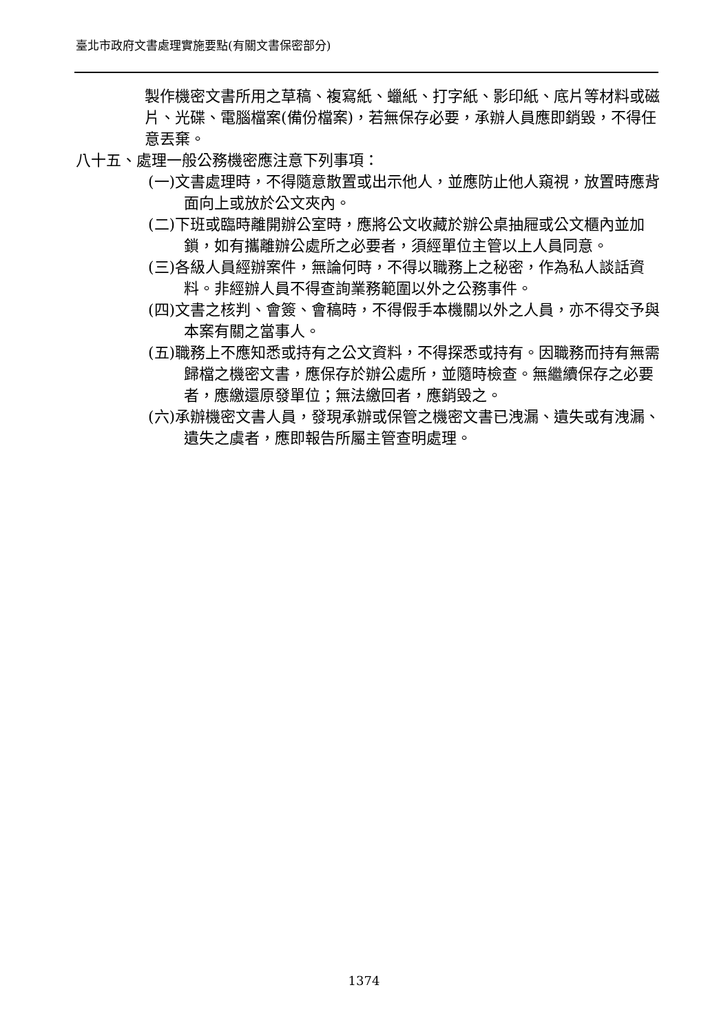臺北市政府文書處理實施要點(有關文書保密部分)
製作機密文書所用之草稿、複寫紙、蠟紙、打字紙、影印紙、底片等材料或磁片、光碟、電腦檔案(備份檔案)，若無保存必要，承辦人員應即銷毀，不得任意丟棄。
八十五、處理一般公務機密應注意下列事項：
(一)文書處理時，不得隨意散置或出示他人，並應防止他人窺視，放置時應背面向上或放於公文夾內。
(二)下班或臨時離開辦公室時，應將公文收藏於辦公桌抽屜或公文櫃內並加鎖，如有攜離辦公處所之必要者，須經單位主管以上人員同意。
(三)各級人員經辦案件，無論何時，不得以職務上之秘密，作為私人談話資料。非經辦人員不得查詢業務範圍以外之公務事件。
(四)文書之核判、會簽、會稿時，不得假手本機關以外之人員，亦不得交予與本案有關之當事人。
(五)職務上不應知悉或持有之公文資料，不得探悉或持有。因職務而持有無需歸檔之機密文書，應保存於辦公處所，並隨時檢查。無繼續保存之必要者，應繳還原發單位；無法繳回者，應銷毀之。
(六)承辦機密文書人員，發現承辦或保管之機密文書已洩漏、遺失或有洩漏、遺失之虞者，應即報告所屬主管查明處理。
1374